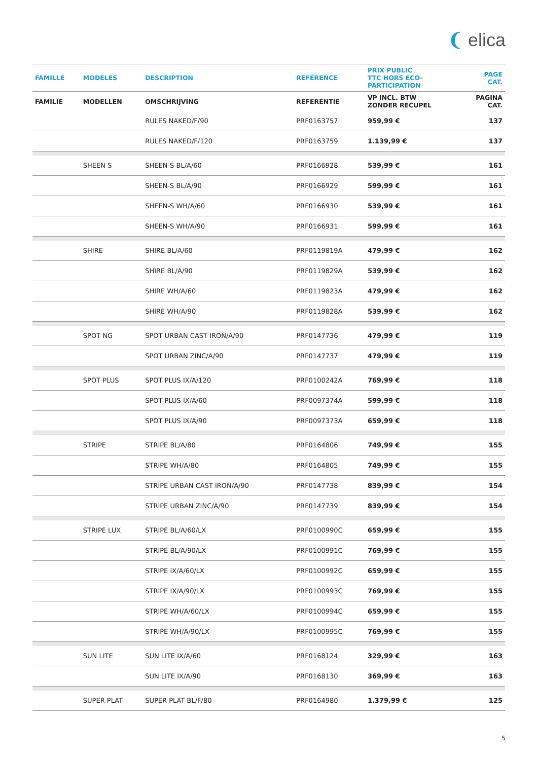❨ elica
| FAMILLE | MODÈLES | DESCRIPTION | REFÉRENCE | PRIX PUBLIC TTC HORS ECO- PARTICIPATION | PAGE CAT. |
| --- | --- | --- | --- | --- | --- |
| FAMILIE | MODELLEN | OMSCHRIJVING | REFERENTIE | VP INCL. BTW ZONDER RÉCUPEL | PAGINA CAT. |
| | | RULES NAKED/F/90 | PRF0163757 | 959,99 € | 137 |
| | | RULES NAKED/F/120 | PRF0163759 | 1.139,99 € | 137 |
| | SHEEN S | SHEEN-S BL/A/60 | PRF0166928 | 539,99 € | 161 |
| | | SHEEN-S BL/A/90 | PRF0166929 | 599,99 € | 161 |
| | | SHEEN-S WH/A/60 | PRF0166930 | 539,99 € | 161 |
| | | SHEEN-S WH/A/90 | PRF0166931 | 599,99 € | 161 |
| | SHIRE | SHIRE BL/A/60 | PRF0119819A | 479,99 € | 162 |
| | | SHIRE BL/A/90 | PRF0119829A | 539,99 € | 162 |
| | | SHIRE WH/A/60 | PRF0119823A | 479,99 € | 162 |
| | | SHIRE WH/A/90 | PRF0119828A | 539,99 € | 162 |
| | SPOT NG | SPOT URBAN CAST IRON/A/90 | PRF0147736 | 479,99 € | 119 |
| | | SPOT URBAN ZINC/A/90 | PRF0147737 | 479,99 € | 119 |
| | SPOT PLUS | SPOT PLUS IX/A/120 | PRF0100242A | 769,99 € | 118 |
| | | SPOT PLUS IX/A/60 | PRF0097374A | 599,99 € | 118 |
| | | SPOT PLUS IX/A/90 | PRF0097373A | 659,99 € | 118 |
| | STRIPE | STRIPE BL/A/80 | PRF0164806 | 749,99 € | 155 |
| | | STRIPE WH/A/80 | PRF0164805 | 749,99 € | 155 |
| | | STRIPE URBAN CAST IRON/A/90 | PRF0147738 | 839,99 € | 154 |
| | | STRIPE URBAN ZINC/A/90 | PRF0147739 | 839,99 € | 154 |
| | STRIPE LUX | STRIPE BL/A/60/LX | PRF0100990C | 659,99 € | 155 |
| | | STRIPE BL/A/90/LX | PRF0100991C | 769,99 € | 155 |
| | | STRIPE IX/A/60/LX | PRF0100992C | 659,99 € | 155 |
| | | STRIPE IX/A/90/LX | PRF0100993C | 769,99 € | 155 |
| | | STRIPE WH/A/60/LX | PRF0100994C | 659,99 € | 155 |
| | | STRIPE WH/A/90/LX | PRF0100995C | 769,99 € | 155 |
| | SUN LITE | SUN LITE IX/A/60 | PRF0168124 | 329,99 € | 163 |
| | | SUN LITE IX/A/90 | PRF0168130 | 369,99 € | 163 |
| | SUPER PLAT | SUPER PLAT BL/F/80 | PRF0164980 | 1.379,99 € | 125 |
5